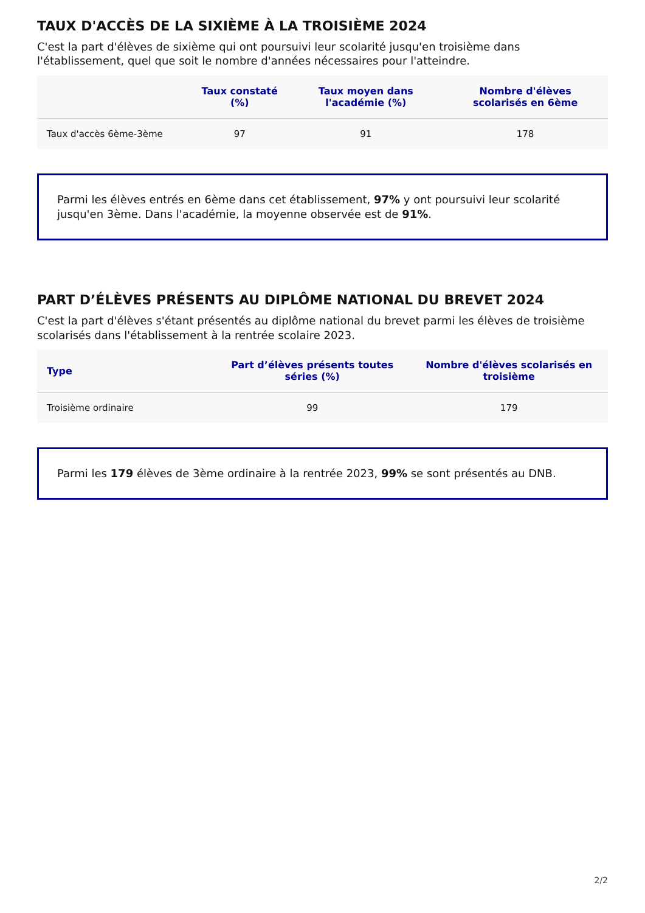TAUX D'ACCÈS DE LA SIXIÈME À LA TROISIÈME 2024
C'est la part d'élèves de sixième qui ont poursuivi leur scolarité jusqu'en troisième dans l'établissement, quel que soit le nombre d'années nécessaires pour l'atteindre.
| | Taux constaté (%) | Taux moyen dans l'académie (%) | Nombre d'élèves scolarisés en 6ème |
| --- | --- | --- | --- |
| Taux d'accès 6ème-3ème | 97 | 91 | 178 |
Parmi les élèves entrés en 6ème dans cet établissement, 97% y ont poursuivi leur scolarité jusqu'en 3ème. Dans l'académie, la moyenne observée est de 91%.
PART D’ÉLÈVES PRÉSENTS AU DIPLÔME NATIONAL DU BREVET 2024
C'est la part d'élèves s'étant présentés au diplôme national du brevet parmi les élèves de troisième scolarisés dans l'établissement à la rentrée scolaire 2023.
| Type | Part d’élèves présents toutes séries (%) | Nombre d'élèves scolarisés en troisième |
| --- | --- | --- |
| Troisième ordinaire | 99 | 179 |
Parmi les 179 élèves de 3ème ordinaire à la rentrée 2023, 99% se sont présentés au DNB.
2/2